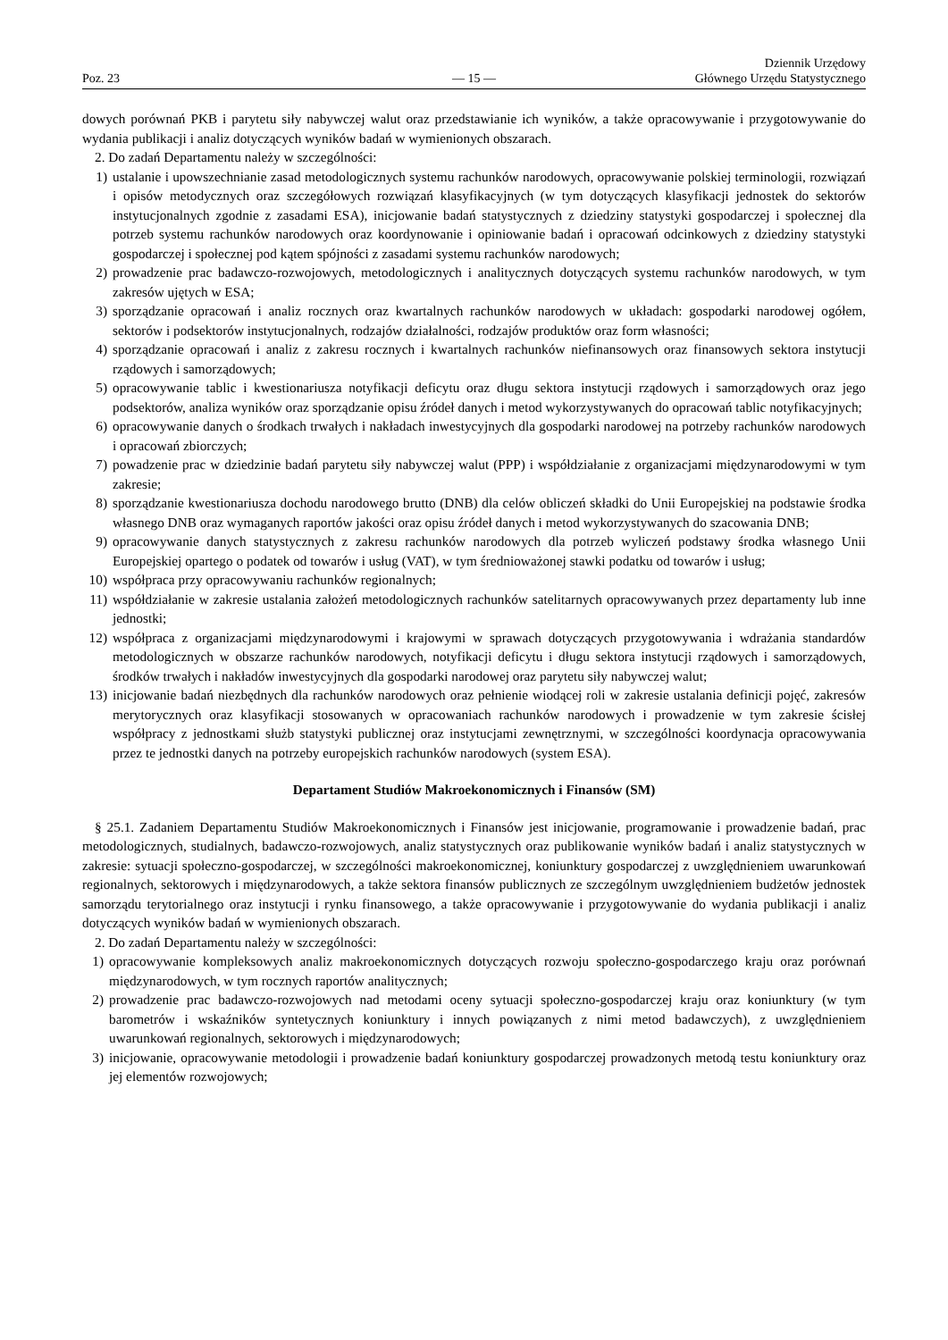Poz. 23
— 15 —
Dziennik Urzędowy
Głównego Urzędu Statystycznego
dowych porównań PKB i parytetu siły nabywczej walut oraz przedstawianie ich wyników, a także opracowywanie i przygotowywanie do wydania publikacji i analiz dotyczących wyników badań w wymienionych obszarach.
2. Do zadań Departamentu należy w szczególności:
1) ustalanie i upowszechnianie zasad metodologicznych systemu rachunków narodowych, opracowywanie polskiej terminologii, rozwiązań i opisów metodycznych oraz szczegółowych rozwiązań klasyfikacyjnych (w tym dotyczących klasyfikacji jednostek do sektorów instytucjonalnych zgodnie z zasadami ESA), inicjowanie badań statystycznych z dziedziny statystyki gospodarczej i społecznej dla potrzeb systemu rachunków narodowych oraz koordynowanie i opiniowanie badań i opracowań odcinkowych z dziedziny statystyki gospodarczej i społecznej pod kątem spójności z zasadami systemu rachunków narodowych;
2) prowadzenie prac badawczo-rozwojowych, metodologicznych i analitycznych dotyczących systemu rachunków narodowych, w tym zakresów ujętych w ESA;
3) sporządzanie opracowań i analiz rocznych oraz kwartalnych rachunków narodowych w układach: gospodarki narodowej ogółem, sektorów i podsektorów instytucjonalnych, rodzajów działalności, rodzajów produktów oraz form własności;
4) sporządzanie opracowań i analiz z zakresu rocznych i kwartalnych rachunków niefinansowych oraz finansowych sektora instytucji rządowych i samorządowych;
5) opracowywanie tablic i kwestionariusza notyfikacji deficytu oraz długu sektora instytucji rządowych i samorządowych oraz jego podsektorów, analiza wyników oraz sporządzanie opisu źródeł danych i metod wykorzystywanych do opracowań tablic notyfikacyjnych;
6) opracowywanie danych o środkach trwałych i nakładach inwestycyjnych dla gospodarki narodowej na potrzeby rachunków narodowych i opracowań zbiorczych;
7) powadzenie prac w dziedzinie badań parytetu siły nabywczej walut (PPP) i współdziałanie z organizacjami międzynarodowymi w tym zakresie;
8) sporządzanie kwestionariusza dochodu narodowego brutto (DNB) dla celów obliczeń składki do Unii Europejskiej na podstawie środka własnego DNB oraz wymaganych raportów jakości oraz opisu źródeł danych i metod wykorzystywanych do szacowania DNB;
9) opracowywanie danych statystycznych z zakresu rachunków narodowych dla potrzeb wyliczeń podstawy środka własnego Unii Europejskiej opartego o podatek od towarów i usług (VAT), w tym średnioważonej stawki podatku od towarów i usług;
10) współpraca przy opracowywaniu rachunków regionalnych;
11) współdziałanie w zakresie ustalania założeń metodologicznych rachunków satelitarnych opracowywanych przez departamenty lub inne jednostki;
12) współpraca z organizacjami międzynarodowymi i krajowymi w sprawach dotyczących przygotowywania i wdrażania standardów metodologicznych w obszarze rachunków narodowych, notyfikacji deficytu i długu sektora instytucji rządowych i samorządowych, środków trwałych i nakładów inwestycyjnych dla gospodarki narodowej oraz parytetu siły nabywczej walut;
13) inicjowanie badań niezbędnych dla rachunków narodowych oraz pełnienie wiodącej roli w zakresie ustalania definicji pojęć, zakresów merytorycznych oraz klasyfikacji stosowanych w opracowaniach rachunków narodowych i prowadzenie w tym zakresie ścisłej współpracy z jednostkami służb statystyki publicznej oraz instytucjami zewnętrznymi, w szczególności koordynacja opracowywania przez te jednostki danych na potrzeby europejskich rachunków narodowych (system ESA).
Departament Studiów Makroekonomicznych i Finansów (SM)
§ 25.1. Zadaniem Departamentu Studiów Makroekonomicznych i Finansów jest inicjowanie, programowanie i prowadzenie badań, prac metodologicznych, studialnych, badawczo-rozwojowych, analiz statystycznych oraz publikowanie wyników badań i analiz statystycznych w zakresie: sytuacji społeczno-gospodarczej, w szczególności makroekonomicznej, koniunktury gospodarczej z uwzględnieniem uwarunkowań regionalnych, sektorowych i międzynarodowych, a także sektora finansów publicznych ze szczególnym uwzględnieniem budżetów jednostek samorządu terytorialnego oraz instytucji i rynku finansowego, a także opracowywanie i przygotowywanie do wydania publikacji i analiz dotyczących wyników badań w wymienionych obszarach.
2. Do zadań Departamentu należy w szczególności:
1) opracowywanie kompleksowych analiz makroekonomicznych dotyczących rozwoju społeczno-gospodarczego kraju oraz porównań międzynarodowych, w tym rocznych raportów analitycznych;
2) prowadzenie prac badawczo-rozwojowych nad metodami oceny sytuacji społeczno-gospodarczej kraju oraz koniunktury (w tym barometrów i wskaźników syntetycznych koniunktury i innych powiązanych z nimi metod badawczych), z uwzględnieniem uwarunkowań regionalnych, sektorowych i międzynarodowych;
3) inicjowanie, opracowywanie metodologii i prowadzenie badań koniunktury gospodarczej prowadzonych metodą testu koniunktury oraz jej elementów rozwojowych;